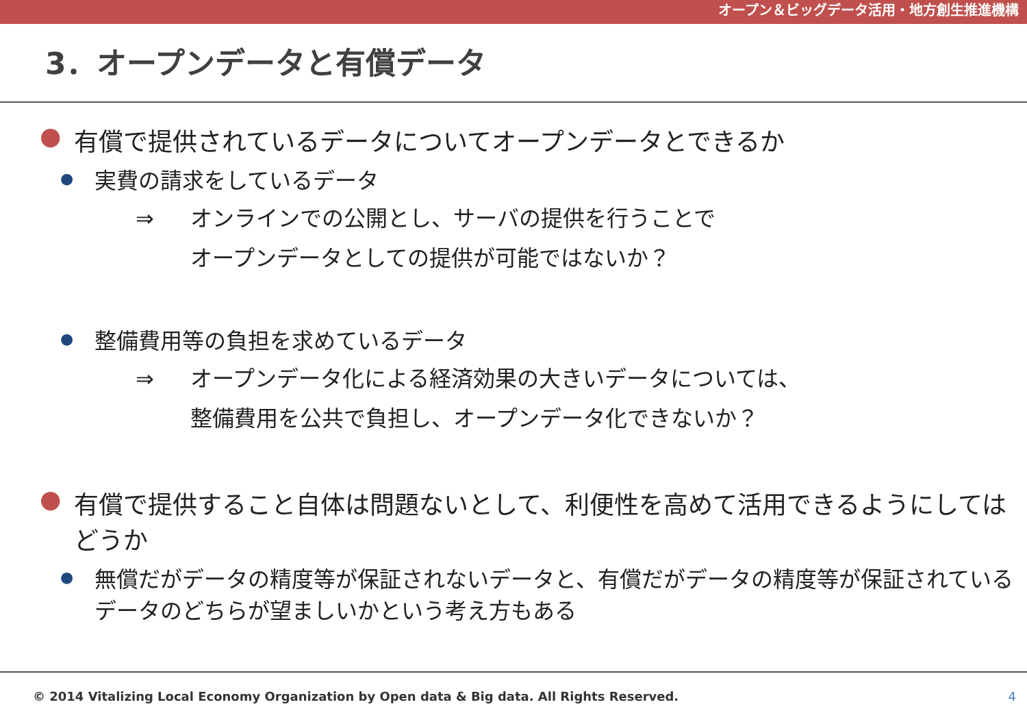オープン＆ビッグデータ活用・地方創生推進機構
3．オープンデータと有償データ
● 有償で提供されているデータについてオープンデータとできるか
● 実費の請求をしているデータ
⇒ オンラインでの公開とし、サーバの提供を行うことで
オープンデータとしての提供が可能ではないか？
● 整備費用等の負担を求めているデータ
⇒ オープンデータ化による経済効果の大きいデータについては、
整備費用を公共で負担し、オープンデータ化できないか？
● 有償で提供すること自体は問題ないとして、利便性を高めて活用できるようにしてはどうか
● 無償だがデータの精度等が保証されないデータと、有償だがデータの精度等が保証されているデータのどちらが望ましいかという考え方もある
© 2014 Vitalizing Local Economy Organization by Open data & Big data. All Rights Reserved. 4